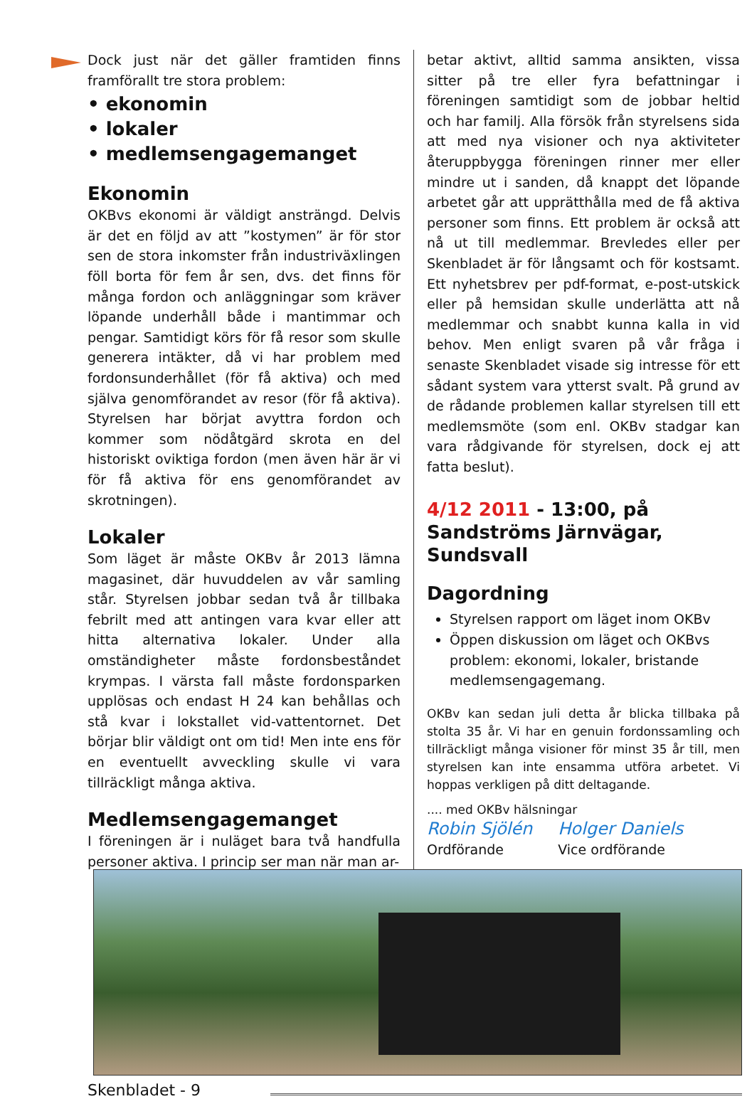Dock just när det gäller framtiden finns framförallt tre stora problem:
• ekonomin
• lokaler
• medlemsengagemanget
Ekonomin
OKBvs ekonomi är väldigt ansträngd. Delvis är det en följd av att ”kostymen” är för stor sen de stora inkomster från industriväxlingen föll borta för fem år sen, dvs. det finns för många fordon och anläggningar som kräver löpande underhåll både i mantimmar och pengar. Samtidigt körs för få resor som skulle generera intäkter, då vi har problem med fordonsunderhållet (för få aktiva) och med själva genomförandet av resor (för få aktiva). Styrelsen har börjat avyttra fordon och kommer som nödåtgärd skrota en del historiskt oviktiga fordon (men även här är vi för få aktiva för ens genomförandet av skrotningen).
Lokaler
Som läget är måste OKBv år 2013 lämna magasinet, där huvuddelen av vår samling står. Styrelsen jobbar sedan två år tillbaka febrilt med att antingen vara kvar eller att hitta alternativa lokaler. Under alla omständigheter måste fordonsbeståndet krympas. I värsta fall måste fordonsparken upplösas och endast H 24 kan behållas och stå kvar i lokstallet vid-vattentornet. Det börjar blir väldigt ont om tid! Men inte ens för en eventuellt avveckling skulle vi vara tillräckligt många aktiva.
Medlemsengagemanget
I föreningen är i nuläget bara två handfulla personer aktiva. I princip ser man när man ar-
betar aktivt, alltid samma ansikten, vissa sitter på tre eller fyra befattningar i föreningen samtidigt som de jobbar heltid och har familj. Alla försök från styrelsens sida att med nya visioner och nya aktiviteter återuppbygga föreningen rinner mer eller mindre ut i sanden, då knappt det löpande arbetet går att upprätthålla med de få aktiva personer som finns. Ett problem är också att nå ut till medlemmar. Brevledes eller per Skenbladet är för långsamt och för kostsamt. Ett nyhetsbrev per pdf-format, e-post-utskick eller på hemsidan skulle underlätta att nå medlemmar och snabbt kunna kalla in vid behov. Men enligt svaren på vår fråga i senaste Skenbladet visade sig intresse för ett sådant system vara ytterst svalt. På grund av de rådande problemen kallar styrelsen till ett medlemsmöte (som enl. OKBv stadgar kan vara rådgivande för styrelsen, dock ej att fatta beslut).
4/12 2011 - 13:00, på Sandströms Järnvägar, Sundsvall
Dagordning
Styrelsen rapport om läget inom OKBv
Öppen diskussion om läget och OKBvs problem: ekonomi, lokaler, bristande medlemsengagemang.
OKBv kan sedan juli detta år blicka tillbaka på stolta 35 år. Vi har en genuin fordonssamling och tillräckligt många visioner för minst 35 år till, men styrelsen kan inte ensamma utföra arbetet. Vi hoppas verkligen på ditt deltagande.
.... med OKBv hälsningar
Robin Sjölén
Ordförande
Holger Daniels
Vice ordförande
Skenbladet - 9